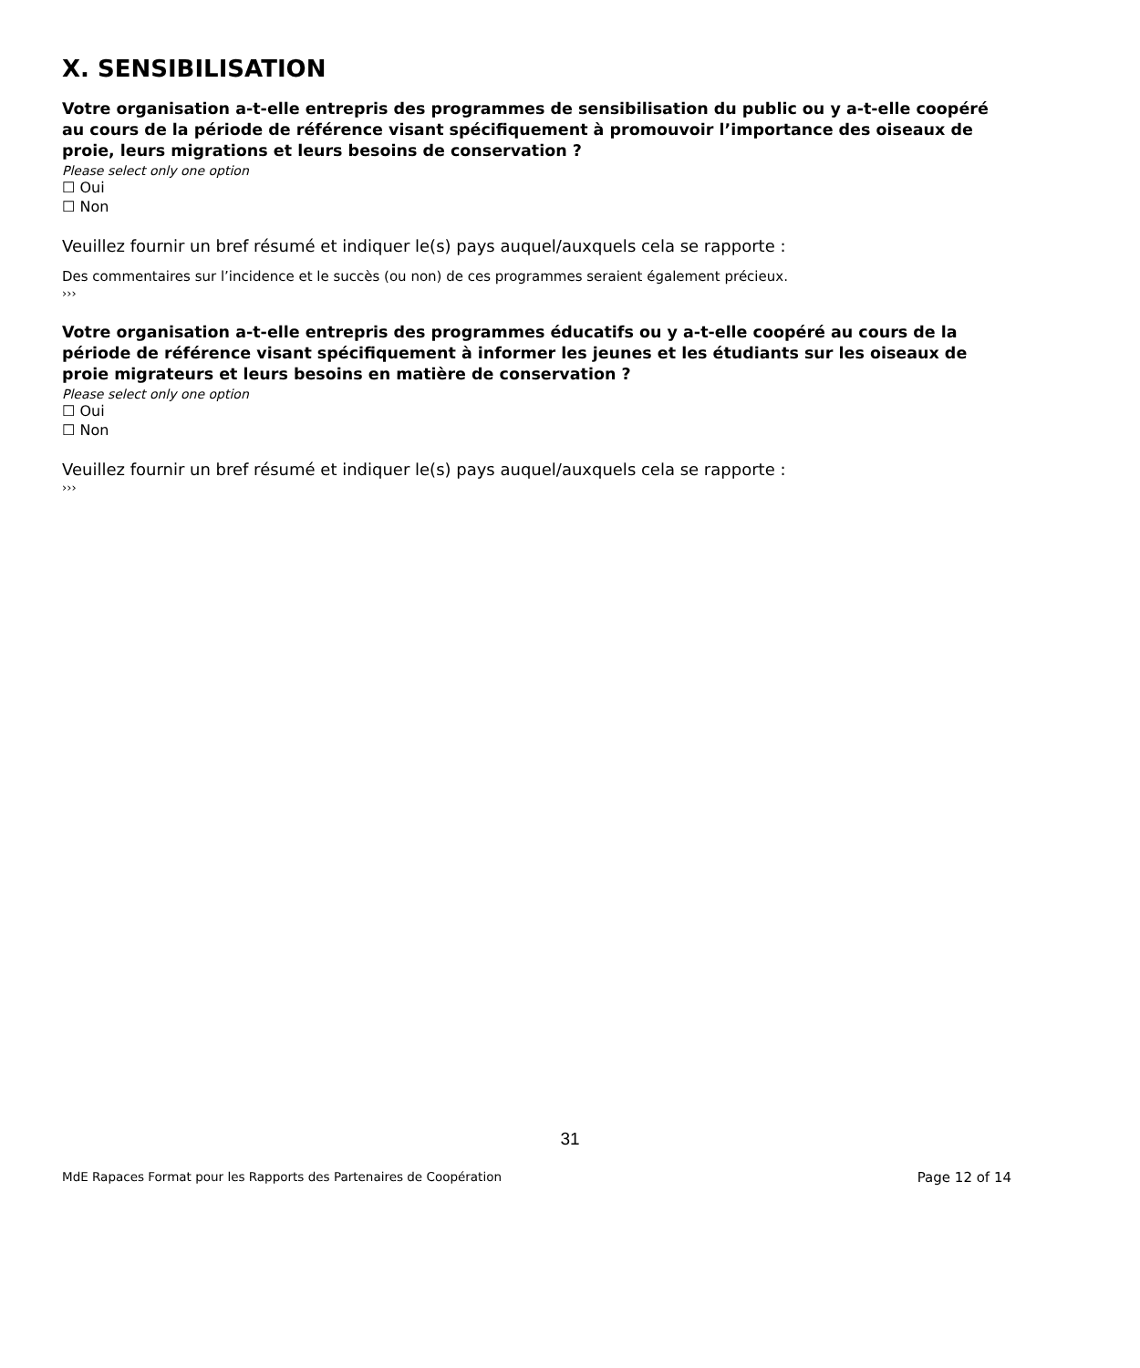X. SENSIBILISATION
Votre organisation a-t-elle entrepris des programmes de sensibilisation du public ou y a-t-elle coopéré au cours de la période de référence visant spécifiquement à promouvoir l’importance des oiseaux de proie, leurs migrations et leurs besoins de conservation ?
Please select only one option
☐ Oui
☐ Non
Veuillez fournir un bref résumé et indiquer le(s) pays auquel/auxquels cela se rapporte :
Des commentaires sur l’incidence et le succès (ou non) de ces programmes seraient également précieux.
›››
Votre organisation a-t-elle entrepris des programmes éducatifs ou y a-t-elle coopéré au cours de la période de référence visant spécifiquement à informer les jeunes et les étudiants sur les oiseaux de proie migrateurs et leurs besoins en matière de conservation ?
Please select only one option
☐ Oui
☐ Non
Veuillez fournir un bref résumé et indiquer le(s) pays auquel/auxquels cela se rapporte :
›››
31
MdE Rapaces Format pour les Rapports des Partenaires de Coopération Page 12 of 14